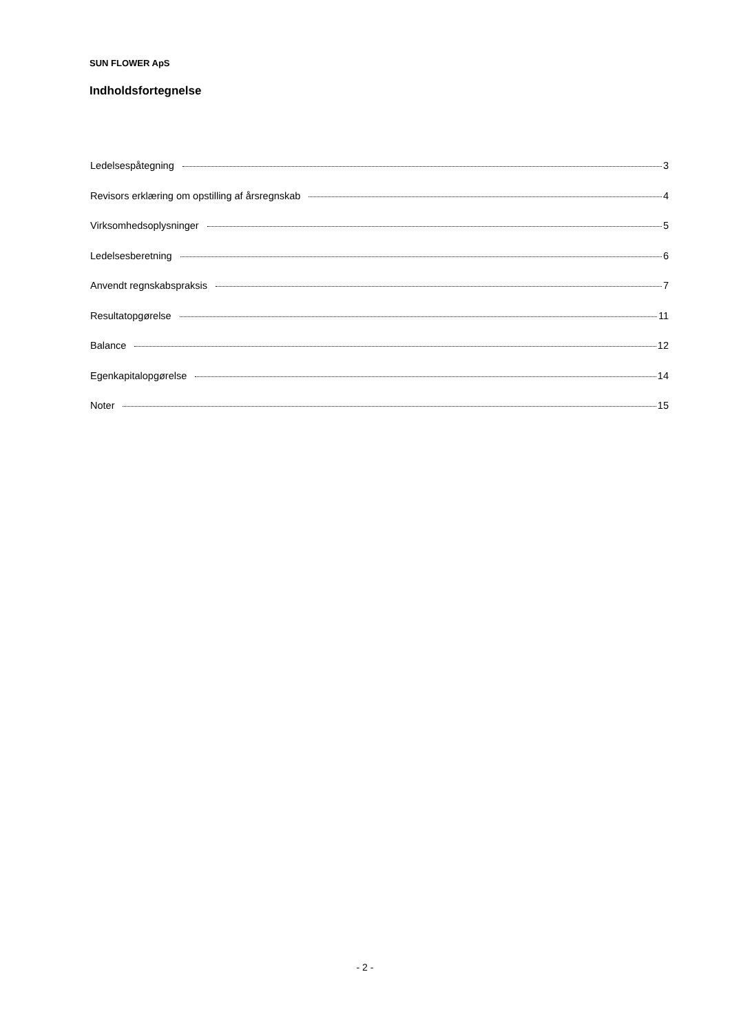SUN FLOWER ApS
Indholdsfortegnelse
Ledelsespåtegning 3
Revisors erklæring om opstilling af årsregnskab 4
Virksomhedsoplysninger 5
Ledelsesberetning 6
Anvendt regnskabspraksis 7
Resultatopgørelse 11
Balance 12
Egenkapitalopgørelse 14
Noter 15
- 2 -